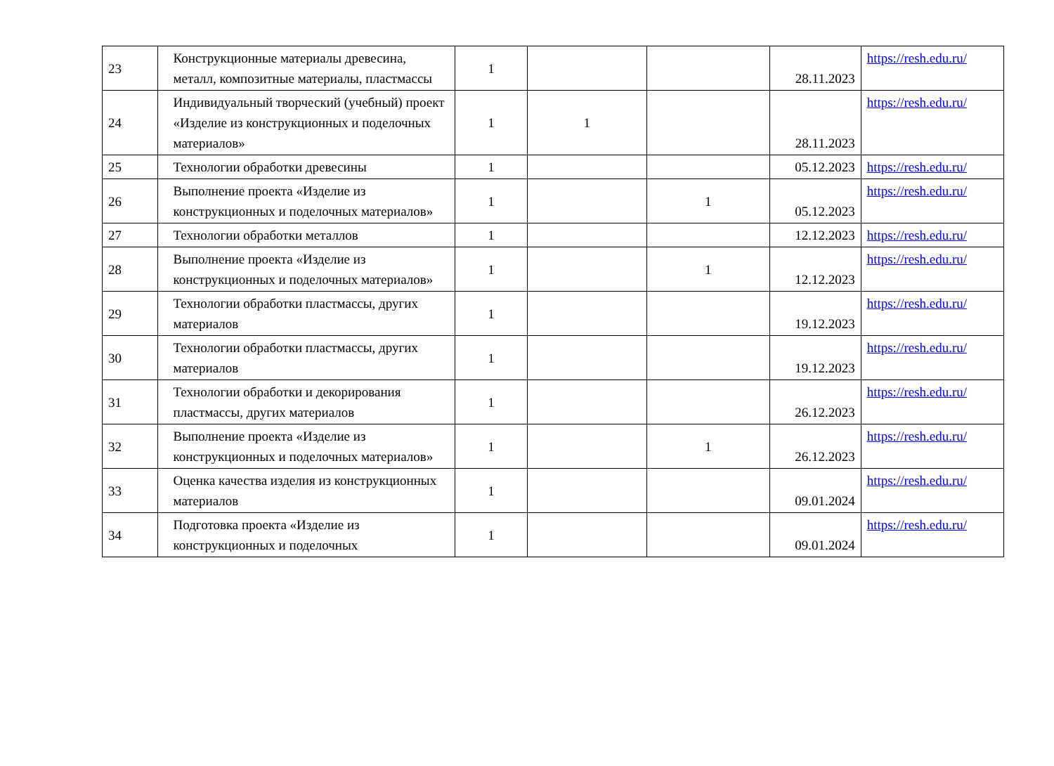| 23 | Конструкционные материалы древесина, металл, композитные материалы, пластмассы | 1 | | | 28.11.2023 | https://resh.edu.ru/ |
| 24 | Индивидуальный творческий (учебный) проект «Изделие из конструкционных и поделочных материалов» | 1 | 1 | | 28.11.2023 | https://resh.edu.ru/ |
| 25 | Технологии обработки древесины | 1 | | | 05.12.2023 | https://resh.edu.ru/ |
| 26 | Выполнение проекта «Изделие из конструкционных и поделочных материалов» | 1 | | 1 | 05.12.2023 | https://resh.edu.ru/ |
| 27 | Технологии обработки металлов | 1 | | | 12.12.2023 | https://resh.edu.ru/ |
| 28 | Выполнение проекта «Изделие из конструкционных и поделочных материалов» | 1 | | 1 | 12.12.2023 | https://resh.edu.ru/ |
| 29 | Технологии обработки пластмассы, других материалов | 1 | | | 19.12.2023 | https://resh.edu.ru/ |
| 30 | Технологии обработки пластмассы, других материалов | 1 | | | 19.12.2023 | https://resh.edu.ru/ |
| 31 | Технологии обработки и декорирования пластмассы, других материалов | 1 | | | 26.12.2023 | https://resh.edu.ru/ |
| 32 | Выполнение проекта «Изделие из конструкционных и поделочных материалов» | 1 | | 1 | 26.12.2023 | https://resh.edu.ru/ |
| 33 | Оценка качества изделия из конструкционных материалов | 1 | | | 09.01.2024 | https://resh.edu.ru/ |
| 34 | Подготовка проекта «Изделие из конструкционных и поделочных | 1 | | | 09.01.2024 | https://resh.edu.ru/ |